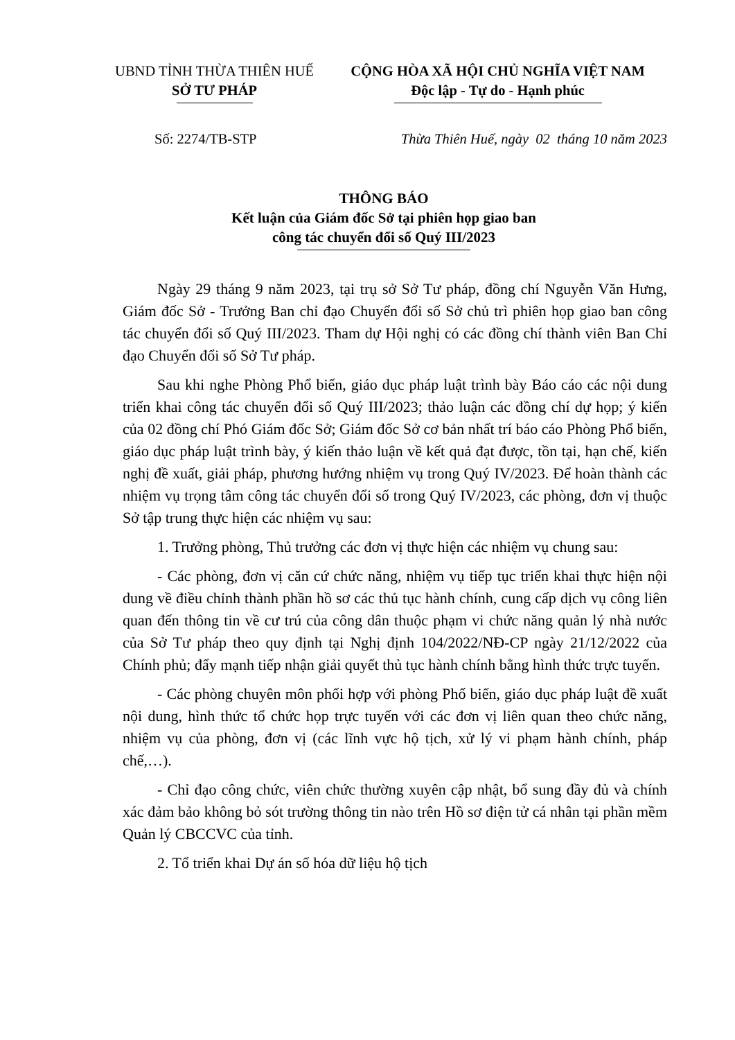UBND TỈNH THỪA THIÊN HUẾ
SỞ TƯ PHÁP
CỘNG HÒA XÃ HỘI CHỦ NGHĨA VIỆT NAM
Độc lập - Tự do - Hạnh phúc
Số: 2274/TB-STP Thừa Thiên Huế, ngày 02 tháng 10 năm 2023
THÔNG BÁO
Kết luận của Giám đốc Sở tại phiên họp giao ban
công tác chuyển đổi số Quý III/2023
Ngày 29 tháng 9 năm 2023, tại trụ sở Sở Tư pháp, đồng chí Nguyễn Văn Hưng, Giám đốc Sở - Trưởng Ban chỉ đạo Chuyển đổi số Sở chủ trì phiên họp giao ban công tác chuyển đổi số Quý III/2023. Tham dự Hội nghị có các đồng chí thành viên Ban Chỉ đạo Chuyển đổi số Sở Tư pháp.
Sau khi nghe Phòng Phổ biến, giáo dục pháp luật trình bày Báo cáo các nội dung triển khai công tác chuyển đổi số Quý III/2023; thảo luận các đồng chí dự họp; ý kiến của 02 đồng chí Phó Giám đốc Sở; Giám đốc Sở cơ bản nhất trí báo cáo Phòng Phổ biến, giáo dục pháp luật trình bày, ý kiến thảo luận về kết quả đạt được, tồn tại, hạn chế, kiến nghị đề xuất, giải pháp, phương hướng nhiệm vụ trong Quý IV/2023. Để hoàn thành các nhiệm vụ trọng tâm công tác chuyển đổi số trong Quý IV/2023, các phòng, đơn vị thuộc Sở tập trung thực hiện các nhiệm vụ sau:
1. Trưởng phòng, Thủ trưởng các đơn vị thực hiện các nhiệm vụ chung sau:
- Các phòng, đơn vị căn cứ chức năng, nhiệm vụ tiếp tục triển khai thực hiện nội dung về điều chỉnh thành phần hồ sơ các thủ tục hành chính, cung cấp dịch vụ công liên quan đến thông tin về cư trú của công dân thuộc phạm vi chức năng quản lý nhà nước của Sở Tư pháp theo quy định tại Nghị định 104/2022/NĐ-CP ngày 21/12/2022 của Chính phủ; đẩy mạnh tiếp nhận giải quyết thủ tục hành chính bằng hình thức trực tuyến.
- Các phòng chuyên môn phối hợp với phòng Phổ biến, giáo dục pháp luật đề xuất nội dung, hình thức tổ chức họp trực tuyến với các đơn vị liên quan theo chức năng, nhiệm vụ của phòng, đơn vị (các lĩnh vực hộ tịch, xử lý vi phạm hành chính, pháp chế,…).
- Chỉ đạo công chức, viên chức thường xuyên cập nhật, bổ sung đầy đủ và chính xác đảm bảo không bỏ sót trường thông tin nào trên Hồ sơ điện tử cá nhân tại phần mềm Quản lý CBCCVC của tỉnh.
2. Tổ triển khai Dự án số hóa dữ liệu hộ tịch